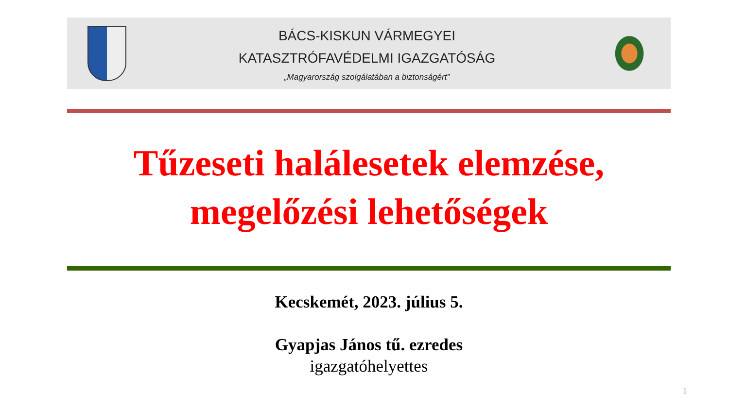BÁCS-KISKUN VÁRMEGYEI
KATASZTRÓFAVÉDELMI IGAZGATÓSÁG
„Magyarország szolgálatában a biztonságért”
Tűzeseti halálesetek elemzése,
megelőzési lehetőségek
Kecskemét, 2023. július 5.
Gyapjas János tű. ezredes
igazgatóhelyettes
1